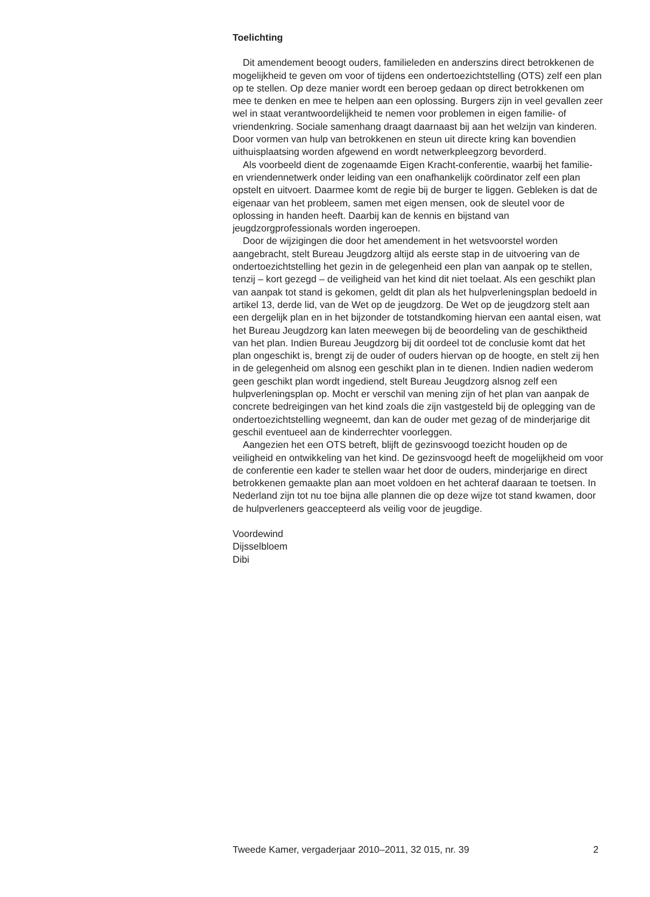Toelichting
Dit amendement beoogt ouders, familieleden en anderszins direct betrokkenen de mogelijkheid te geven om voor of tijdens een ondertoezichtstelling (OTS) zelf een plan op te stellen. Op deze manier wordt een beroep gedaan op direct betrokkenen om mee te denken en mee te helpen aan een oplossing. Burgers zijn in veel gevallen zeer wel in staat verantwoordelijkheid te nemen voor problemen in eigen familie- of vriendenkring. Sociale samenhang draagt daarnaast bij aan het welzijn van kinderen. Door vormen van hulp van betrokkenen en steun uit directe kring kan bovendien uithuisplaatsing worden afgewend en wordt netwerkpleegzorg bevorderd.
Als voorbeeld dient de zogenaamde Eigen Kracht-conferentie, waarbij het familie- en vriendennetwerk onder leiding van een onafhankelijk coördinator zelf een plan opstelt en uitvoert. Daarmee komt de regie bij de burger te liggen. Gebleken is dat de eigenaar van het probleem, samen met eigen mensen, ook de sleutel voor de oplossing in handen heeft. Daarbij kan de kennis en bijstand van jeugdzorgprofessionals worden ingeroepen.
Door de wijzigingen die door het amendement in het wetsvoorstel worden aangebracht, stelt Bureau Jeugdzorg altijd als eerste stap in de uitvoering van de ondertoezichtstelling het gezin in de gelegenheid een plan van aanpak op te stellen, tenzij – kort gezegd – de veiligheid van het kind dit niet toelaat. Als een geschikt plan van aanpak tot stand is gekomen, geldt dit plan als het hulpverleningsplan bedoeld in artikel 13, derde lid, van de Wet op de jeugdzorg. De Wet op de jeugdzorg stelt aan een dergelijk plan en in het bijzonder de totstandkoming hiervan een aantal eisen, wat het Bureau Jeugdzorg kan laten meewegen bij de beoordeling van de geschiktheid van het plan. Indien Bureau Jeugdzorg bij dit oordeel tot de conclusie komt dat het plan ongeschikt is, brengt zij de ouder of ouders hiervan op de hoogte, en stelt zij hen in de gelegenheid om alsnog een geschikt plan in te dienen. Indien nadien wederom geen geschikt plan wordt ingediend, stelt Bureau Jeugdzorg alsnog zelf een hulpverleningsplan op. Mocht er verschil van mening zijn of het plan van aanpak de concrete bedreigingen van het kind zoals die zijn vastgesteld bij de oplegging van de ondertoezichtstelling wegneemt, dan kan de ouder met gezag of de minderjarige dit geschil eventueel aan de kinderrechter voorleggen.
Aangezien het een OTS betreft, blijft de gezinsvoogd toezicht houden op de veiligheid en ontwikkeling van het kind. De gezinsvoogd heeft de mogelijkheid om voor de conferentie een kader te stellen waar het door de ouders, minderjarige en direct betrokkenen gemaakte plan aan moet voldoen en het achteraf daaraan te toetsen. In Nederland zijn tot nu toe bijna alle plannen die op deze wijze tot stand kwamen, door de hulpverleners geaccepteerd als veilig voor de jeugdige.
Voordewind
Dijsselbloem
Dibi
Tweede Kamer, vergaderjaar 2010–2011, 32 015, nr. 39 2